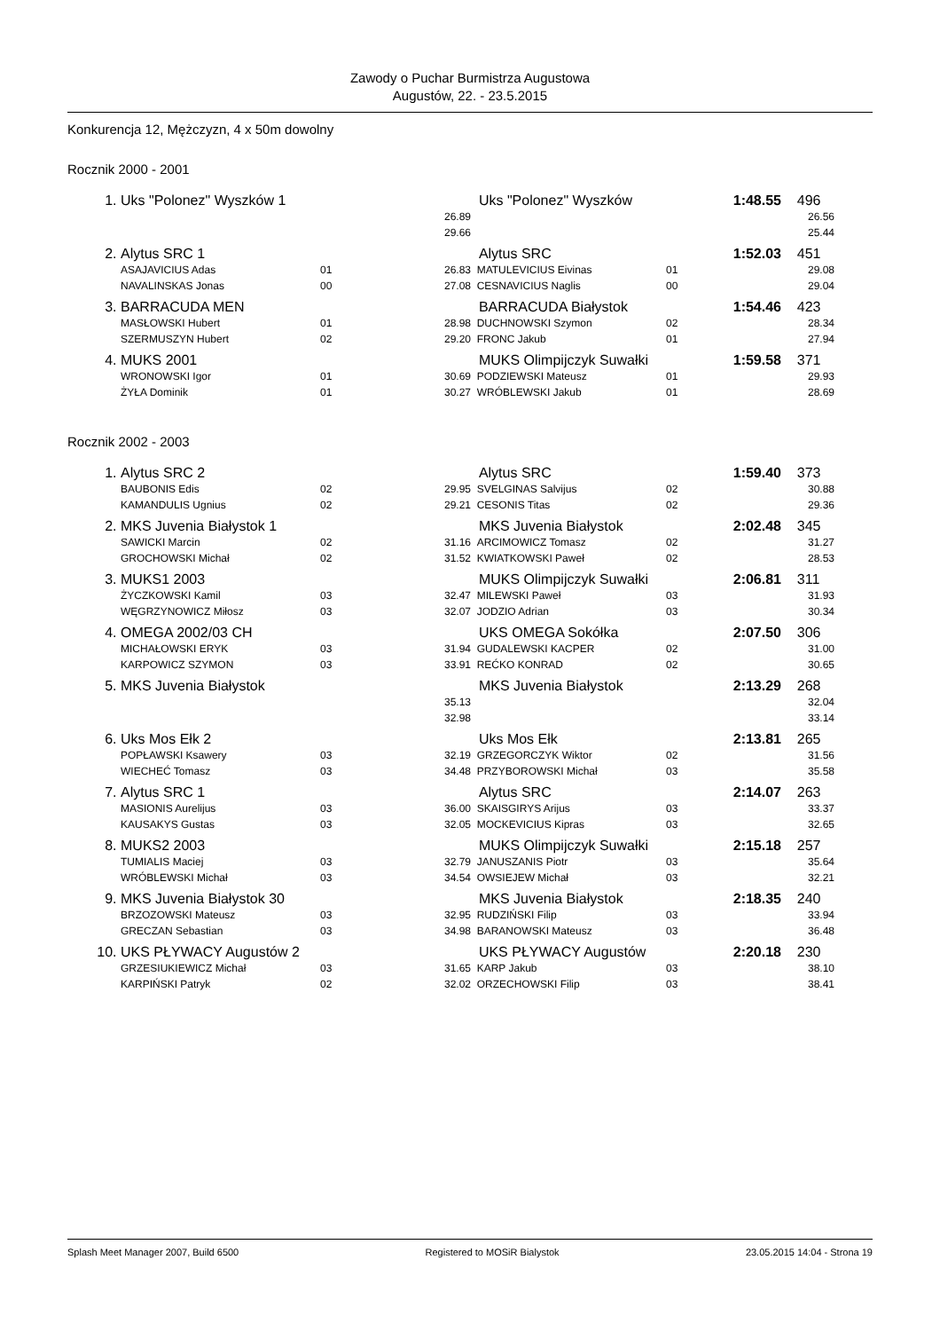Zawody o Puchar Burmistrza Augustowa
Augustów, 22. - 23.5.2015
Konkurencja 12, Mężczyzn, 4 x 50m dowolny
Rocznik 2000 - 2001
| 1. | Uks "Polonez" Wyszków 1 | | | Uks "Polonez" Wyszków | | 1:48.55 | 496 | |
| | | | 26.89 | | | | 26.56 | |
| | | | 29.66 | | | | 25.44 | |
| 2. | Alytus SRC 1 | | | Alytus SRC | | 1:52.03 | 451 | |
| | ASAJAVICIUS Adas | 01 | 26.83 | MATULEVICIUS Eivinas | 01 | | 29.08 | |
| | NAVALINSKAS Jonas | 00 | 27.08 | CESNAVICIUS Naglis | 00 | | 29.04 | |
| 3. | BARRACUDA MEN | | | BARRACUDA Białystok | | 1:54.46 | 423 | |
| | MASŁOWSKI Hubert | 01 | 28.98 | DUCHNOWSKI Szymon | 02 | | 28.34 | |
| | SZERMUSZYN Hubert | 02 | 29.20 | FRONC Jakub | 01 | | 27.94 | |
| 4. | MUKS 2001 | | | MUKS Olimpijczyk Suwałki | | 1:59.58 | 371 | |
| | WRONOWSKI Igor | 01 | 30.69 | PODZIEWSKI Mateusz | 01 | | 29.93 | |
| | ŻYŁA Dominik | 01 | 30.27 | WRÓBLEWSKI Jakub | 01 | | 28.69 | |
Rocznik 2002 - 2003
| 1. | Alytus SRC 2 | | | Alytus SRC | | 1:59.40 | 373 | |
| | BAUBONIS Edis | 02 | 29.95 | SVELGINAS Salvijus | 02 | | 30.88 | |
| | KAMANDULIS Ugnius | 02 | 29.21 | CESONIS Titas | 02 | | 29.36 | |
| 2. | MKS Juvenia Białystok 1 | | | MKS Juvenia Białystok | | 2:02.48 | 345 | |
| | SAWICKI Marcin | 02 | 31.16 | ARCIMOWICZ Tomasz | 02 | | 31.27 | |
| | GROCHOWSKI Michał | 02 | 31.52 | KWIATKOWSKI Paweł | 02 | | 28.53 | |
| 3. | MUKS1 2003 | | | MUKS Olimpijczyk Suwałki | | 2:06.81 | 311 | |
| | ŻYCZKOWSKI Kamil | 03 | 32.47 | MILEWSKI Paweł | 03 | | 31.93 | |
| | WĘGRZYNOWICZ Miłosz | 03 | 32.07 | JODZIO Adrian | 03 | | 30.34 | |
| 4. | OMEGA 2002/03 CH | | | UKS OMEGA Sokółka | | 2:07.50 | 306 | |
| | MICHAŁOWSKI ERYK | 03 | 31.94 | GUDALEWSKI KACPER | 02 | | 31.00 | |
| | KARPOWICZ SZYMON | 03 | 33.91 | REĆKO KONRAD | 02 | | 30.65 | |
| 5. | MKS Juvenia Białystok | | | MKS Juvenia Białystok | | 2:13.29 | 268 | |
| | | | 35.13 | | | | 32.04 | |
| | | | 32.98 | | | | 33.14 | |
| 6. | Uks Mos Ełk 2 | | | Uks Mos Ełk | | 2:13.81 | 265 | |
| | POPŁAWSKI Ksawery | 03 | 32.19 | GRZEGORCZYK Wiktor | 02 | | 31.56 | |
| | WIECHEĆ Tomasz | 03 | 34.48 | PRZYBOROWSKI Michał | 03 | | 35.58 | |
| 7. | Alytus SRC 1 | | | Alytus SRC | | 2:14.07 | 263 | |
| | MASIONIS Aurelijus | 03 | 36.00 | SKAISGIRYS Arijus | 03 | | 33.37 | |
| | KAUSAKYS Gustas | 03 | 32.05 | MOCKEVICIUS Kipras | 03 | | 32.65 | |
| 8. | MUKS2 2003 | | | MUKS Olimpijczyk Suwałki | | 2:15.18 | 257 | |
| | TUMIALIS Maciej | 03 | 32.79 | JANUSZANIS Piotr | 03 | | 35.64 | |
| | WRÓBLEWSKI Michał | 03 | 34.54 | OWSIEJEW Michał | 03 | | 32.21 | |
| 9. | MKS Juvenia Białystok 30 | | | MKS Juvenia Białystok | | 2:18.35 | 240 | |
| | BRZOZOWSKI Mateusz | 03 | 32.95 | RUDZIŃSKI Filip | 03 | | 33.94 | |
| | GRECZAN Sebastian | 03 | 34.98 | BARANOWSKI Mateusz | 03 | | 36.48 | |
| 10. | UKS PŁYWACY Augustów 2 | | | UKS PŁYWACY Augustów | | 2:20.18 | 230 | |
| | GRZESIUKIEWICZ Michał | 03 | 31.65 | KARP Jakub | 03 | | 38.10 | |
| | KARPIŃSKI Patryk | 02 | 32.02 | ORZECHOWSKI Filip | 03 | | 38.41 | |
Splash Meet Manager 2007, Build 6500 Registered to MOSiR Bialystok 23.05.2015 14:04 - Strona 19